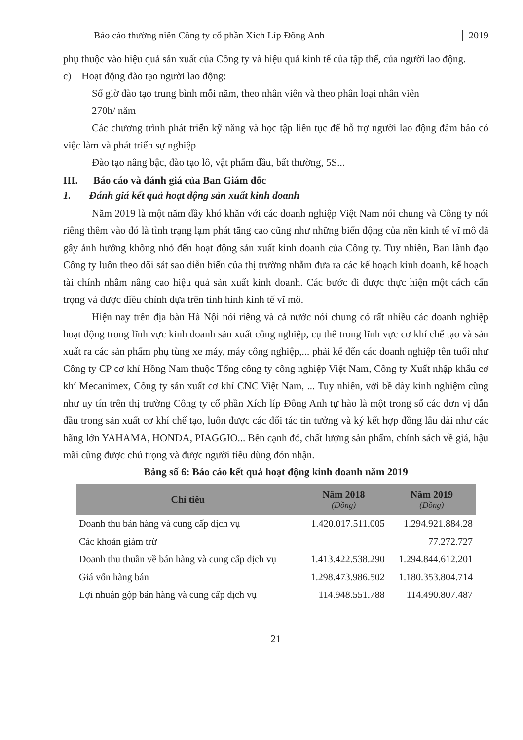Báo cáo thường niên Công ty cổ phần Xích Líp Đông Anh 2019
phụ thuộc vào hiệu quả sản xuất của Công ty và hiệu quả kinh tế của tập thể, của người lao động.
c) Hoạt động đào tạo người lao động:
Số giờ đào tạo trung bình mỗi năm, theo nhân viên và theo phân loại nhân viên
270h/ năm
Các chương trình phát triển kỹ năng và học tập liên tục để hỗ trợ người lao động đảm bảo có việc làm và phát triển sự nghiệp
Đào tạo nâng bậc, đào tạo lô, vật phẩm đầu, bất thường, 5S...
III. Báo cáo và đánh giá của Ban Giám đốc
1. Đánh giá kết quả hoạt động sản xuất kinh doanh
Năm 2019 là một năm đầy khó khăn với các doanh nghiệp Việt Nam nói chung và Công ty nói riêng thêm vào đó là tình trạng lạm phát tăng cao cũng như những biến động của nền kinh tế vĩ mô đã gây ảnh hưởng không nhỏ đến hoạt động sản xuất kinh doanh của Công ty. Tuy nhiên, Ban lãnh đạo Công ty luôn theo dõi sát sao diễn biến của thị trường nhằm đưa ra các kế hoạch kinh doanh, kế hoạch tài chính nhằm nâng cao hiệu quả sản xuất kinh doanh. Các bước đi được thực hiện một cách cẩn trọng và được điều chỉnh dựa trên tình hình kinh tế vĩ mô.
Hiện nay trên địa bàn Hà Nội nói riêng và cả nước nói chung có rất nhiều các doanh nghiệp hoạt động trong lĩnh vực kinh doanh sản xuất công nghiệp, cụ thể trong lĩnh vực cơ khí chế tạo và sản xuất ra các sản phẩm phụ tùng xe máy, máy công nghiệp,... phải kể đến các doanh nghiệp tên tuổi như Công ty CP cơ khí Hồng Nam thuộc Tổng công ty công nghiệp Việt Nam, Công ty Xuất nhập khẩu cơ khí Mecanimex, Công ty sản xuất cơ khí CNC Việt Nam, ... Tuy nhiên, với bề dày kinh nghiệm cũng như uy tín trên thị trường Công ty cổ phần Xích líp Đông Anh tự hào là một trong số các đơn vị dẫn đầu trong sản xuất cơ khí chế tạo, luôn được các đối tác tin tưởng và ký kết hợp đồng lâu dài như các hãng lớn YAHAMA, HONDA, PIAGGIO... Bên cạnh đó, chất lượng sản phẩm, chính sách về giá, hậu mãi cũng được chú trọng và được người tiêu dùng đón nhận.
Bảng số 6: Báo cáo kết quả hoạt động kinh doanh năm 2019
| Chỉ tiêu | Năm 2018 (Đồng) | Năm 2019 (Đồng) |
| --- | --- | --- |
| Doanh thu bán hàng và cung cấp dịch vụ | 1.420.017.511.005 | 1.294.921.884.28 |
| Các khoản giảm trừ | | 77.272.727 |
| Doanh thu thuần về bán hàng và cung cấp dịch vụ | 1.413.422.538.290 | 1.294.844.612.201 |
| Giá vốn hàng bán | 1.298.473.986.502 | 1.180.353.804.714 |
| Lợi nhuận gộp bán hàng và cung cấp dịch vụ | 114.948.551.788 | 114.490.807.487 |
21